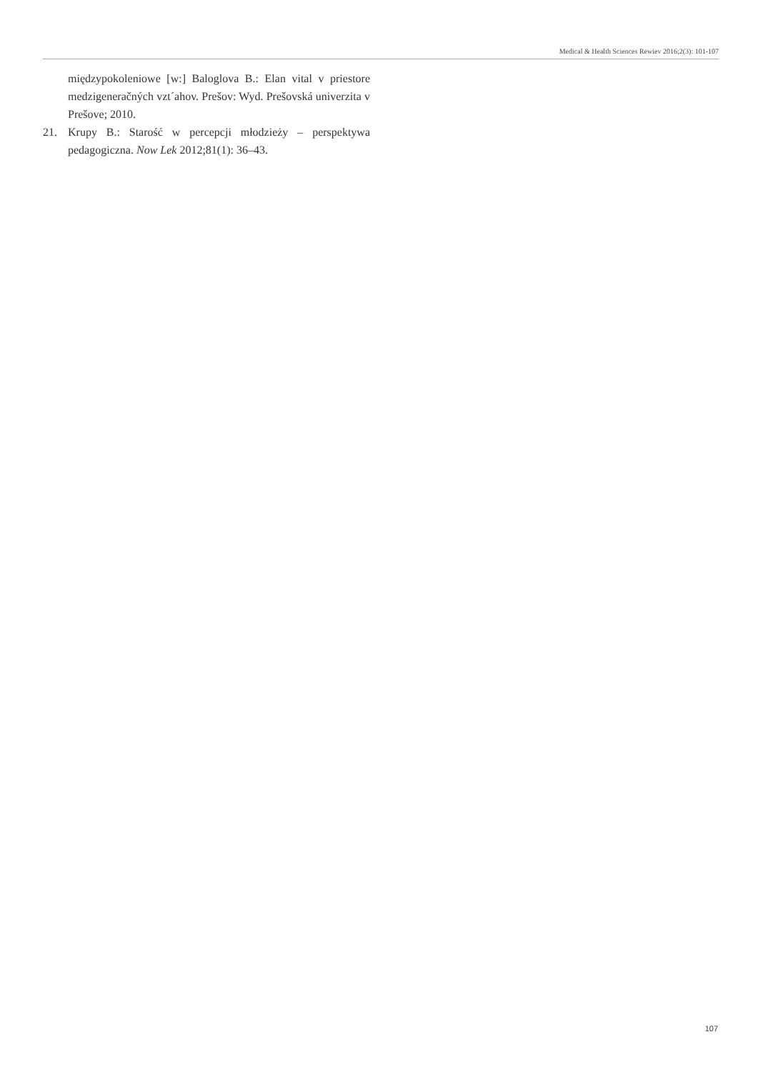Medical & Health Sciences Rewiev 2016;2(3): 101-107
międzypokoleniowe [w:] Baloglova B.: Elan vital v priestore medzigeneračných vzt´ahov. Prešov: Wyd. Prešovská univerzita v Prešove; 2010.
21. Krupy B.: Starość w percepcji młodzieży – perspektywa pedagogiczna. Now Lek 2012;81(1): 36–43.
107